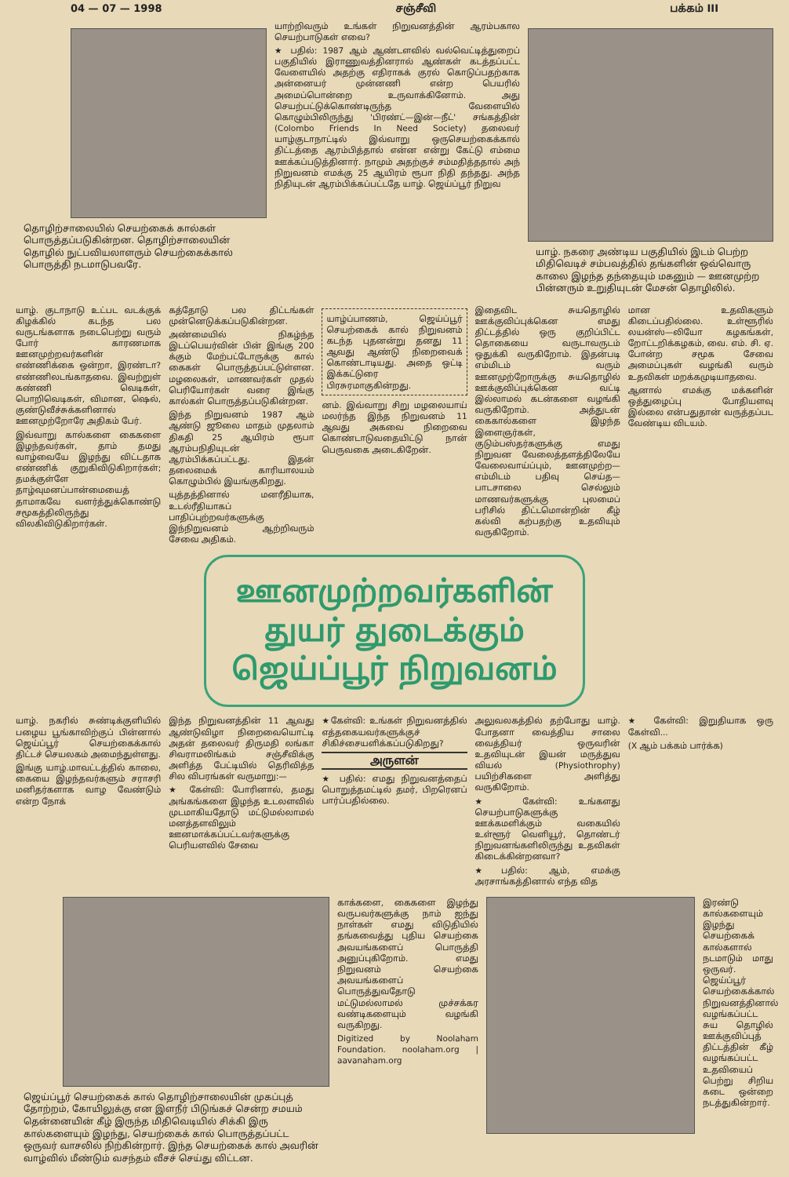04 — 07 — 1998 சஞ்சீவி பக்கம் III
தொழிற்சாலையில் செயற்கைக் கால்கள் பொருத்தப்படுகின்றன. தொழிற்சாலையின் தொழில் நுட்பவியலாளரும் செயற்கைக்கால் பொருத்தி நடமாடுபவரே.
யாற்றிவரும் உங்கள் நிறுவனத்தின் ஆரம்பகால செயற்பாடுகள் எவை?
★ பதில்: 1987 ஆம் ஆண்டளவில் வல்வெட்டித்துறைப் பகுதியில் இராணுவத்தினரால் ஆண்கள் கடத்தப்பட்ட வேளையில் அதற்கு எதிராகக் குரல் கொடுப்பதற்காக அன்னையர் முன்னணி என்ற பெயரில் அமைப்பொன்றை உருவாக்கினோம். அது செயற்பட்டுக்கொண்டிருந்த வேளையில் கொழும்பிலிருந்து 'பிரண்ட்—இன்—நீட்' சங்கத்தின் (Colombo Friends In Need Society) தலைவர் யாழ்குடாநாட்டில் இவ்வாறு ஒருசெயற்கைக்கால் திட்டத்தை ஆரம்பித்தால் என்ன என்று கேட்டு எம்மை ஊக்கப்படுத்தினார். நாமும் அதற்குச் சம்மதித்ததால் அந் நிறுவனம் எமக்கு 25 ஆயிரம் ரூபா நிதி தந்தது. அந்த நிதியுடன் ஆரம்பிக்கப்பட்டதே யாழ். ஜெய்ப்பூர் நிறுவ
யாழ். நகரை அண்டிய பகுதியில் இடம் பெற்ற மிதிவெடிச் சம்பவத்தில் தங்களின் ஒவ்வொரு காலை இழந்த தந்தையும் மகனும் — ஊனமுற்ற பின்னரும் உறுதியுடன் மேசன் தொழிலில்.
யாழ். குடாநாடு உட்பட வடக்குக் கிழக்கில் கடந்த பல வருடங்களாக நடைபெற்று வரும் போர் காரணமாக ஊனமுற்றவர்களின் எண்ணிக்கை ஒன்றா, இரண்டா? எண்ணிலடங்காதவை. இவற்றுள் கண்ணி வெடிகள், பொறிவெடிகள், விமான, ஷெல், குண்டுவீச்சுக்களினால் ஊனமுற்றோரே அதிகம் பேர்.
இவ்வாறு கால்களை கைகளை இழந்தவர்கள், தாம் தமது வாழ்வையே இழந்து விட்டதாக எண்ணிக் குறுகிவிடுகிறார்கள்; தமக்குள்ளே தாழ்வுமனப்பான்மையைத் தாமாகவே வளர்த்துக்கொண்டு சமூகத்திலிருந்து விலகிவிடுகிறார்கள்.
கத்தோடு பல திட்டங்கள் முன்னெடுக்கப்படுகின்றன.
அண்மையில் நிகழ்ந்த இடப்பெயர்வின் பின் இங்கு 200 க்கும் மேற்பட்டோருக்கு கால் கைகள் பொருத்தப்பட்டுள்ளன. மழலைகள், மாணவர்கள் முதல் பெரியோர்கள் வரை இங்கு கால்கள் பொருத்தப்படுகின்றன.
இந்த நிறுவனம் 1987 ஆம் ஆண்டு ஜூலை மாதம் முதலாம் திகதி 25 ஆயிரம் ரூபா ஆரம்பநிதியுடன் ஆரம்பிக்கப்பட்டது. இதன் தலைமைக் காரியாலயம் கொழும்பில் இயங்குகிறது.
யுத்தத்தினால் மனரீதியாக, உடல்ரீதியாகப் பாதிப்புற்றவர்களுக்கு இந்நிறுவனம் ஆற்றிவரும் சேவை அதிகம்.
யாழ்ப்பாணம், ஜெய்ப்பூர் செயற்கைக் கால் நிறுவனம் கடந்த புதனன்று தனது 11 ஆவது ஆண்டு நிறைவைக் கொண்டாடியது. அதை ஒட்டி இக்கட்டுரை பிரசுரமாகுகின்றது.
னம். இவ்வாறு சிறு மழலையாய் மலர்ந்த இந்த நிறுவனம் 11 ஆவது அகவை நிறைவை கொண்டாடுவதையிட்டு நான் பெருவகை அடைகிறேன்.
இதைவிட சுயதொழில் ஊக்குவிப்புக்கென எமது திட்டத்தில் ஒரு குறிப்பிட்ட தொகையை வருடாவருடம் ஒதுக்கி வருகிறோம். இதன்படி எம்மிடம் வரும் ஊனமுற்றோருக்கு சுயதொழில் ஊக்குவிப்புக்கென வட்டி இல்லாமல் கடன்களை வழங்கி வருகிறோம். அத்துடன் கைகால்களை இழந்த இளைஞர்கள், குடும்பஸ்தர்களுக்கு எமது நிறுவன வேலைத்தளத்திலேயே வேலைவாய்ப்பும், ஊனமுற்ற—எம்மிடம் பதிவு செய்த—பாடசாலை செல்லும் மாணவர்களுக்கு புலமைப் பரிசில் திட்டமொன்றின் கீழ் கல்வி கற்பதற்கு உதவியும் வருகிறோம்.
மான உதவிகளும் கிடைப்பதில்லை. உள்ளூரில் லயன்ஸ்—லியோ கழகங்கள், றோட்டறிக்கழகம், வை. எம். சி. ஏ. போன்ற சமூக சேவை அமைப்புகள் வழங்கி வரும் உதவிகள் மறக்கமுடியாதவை.
ஆனால் எமக்கு மக்களின் ஒத்துழைப்பு போதியளவு இல்லை என்பதுதான் வருத்தப்பட வேண்டிய விடயம்.
ஊனமுற்றவர்களின்
துயர் துடைக்கும்
ஜெய்ப்பூர் நிறுவனம்
யாழ். நகரில் சுண்டிக்குளியில் பழைய பூங்காவிற்குப் பின்னால் ஜெய்ப்பூர் செயற்கைக்கால் திட்டச் செயலகம் அமைந்துள்ளது.
இங்கு யாழ்.மாவட்டத்தில் காலை, கையை இழந்தவர்களும் சராசரி மனிதர்களாக வாழ வேண்டும் என்ற நோக்
இந்த நிறுவனத்தின் 11 ஆவது ஆண்டுவிழா நிறைவையொட்டி அதன் தலைவர் திருமதி லங்கா சிவராமலிங்கம் சஞ்சீவிக்கு அளித்த பேட்டியில் தெரிவித்த சில விபரங்கள் வருமாறு:—
★ கேள்வி: போரினால், தமது அங்கங்களை இழந்த உடலளவில் முடமாகியதோடு மட்டுமல்லாமல் மனத்தளவிலும் ஊனமாக்கப்பட்டவர்களுக்கு பெரியளவில் சேவை
★கேள்வி: உங்கள் நிறுவனத்தில் எத்தகையவர்களுக்குச் சிகிச்சையளிக்கப்படுகிறது?
அருளன்
★ பதில்: எமது நிறுவனத்தைப் பொறுத்தமட்டில் தமர், பிறரெனப் பார்ப்பதில்லை.
அலுவலகத்தில் தற்போது யாழ். போதனா வைத்திய சாலை வைத்தியர் ஒருவரின் உதவியுடன் இயன் மருத்துவ வியல் (Physiothrophy) பயிற்சிகளை அளித்து வருகிறோம்.
★ கேள்வி: உங்களது செயற்பாடுகளுக்கு ஊக்கமளிக்கும் வகையில் உள்ளூர் வெளியூர், தொண்டர் நிறுவனங்களிலிருந்து உதவிகள் கிடைக்கின்றனவா?
★பதில்: ஆம், எமக்கு அரசாங்கத்தினால் எந்த வித
★ கேள்வி: இறுதியாக ஒரு கேள்வி...
(X ஆம் பக்கம் பார்க்க)
ஜெய்ப்பூர் செயற்கைக் கால் தொழிற்சாலையின் முகப்புத் தோற்றம், கோயிலுக்கு என இளநீர் பிடுங்கச் சென்ற சமயம் தென்னையின் கீழ் இருந்த மிதிவெடியில் சிக்கி இரு கால்களையும் இழந்து, செயற்கைக் கால் பொருத்தப்பட்ட ஒருவர் வாசலில் நிற்கின்றார். இந்த செயற்கைக் கால் அவரின் வாழ்வில் மீண்டும் வசந்தம் வீசச் செய்து விட்டன.
காக்களை, கைகளை இழந்து வருபவர்களுக்கு நாம் ஐந்து நாள்கள் எமது விடுதியில் தங்கவைத்து புதிய செயற்கை அவயங்களைப் பொருத்தி அனுப்புகிறோம். எமது நிறுவனம் செயற்கை அவயங்களைப் பொருத்துவதோடு மட்டுமல்லாமல் முச்சக்கர வண்டிகளையும் வழங்கி வருகிறது.
Digitized by Noolaham Foundation. noolaham.org | aavanaham.org
இரண்டு கால்களையும் இழந்து செயற்கைக் கால்களால் நடமாடும் மாது ஒருவர். ஜெய்ப்பூர் செயற்கைக்கால் நிறுவனத்தினால் வழங்கப்பட்ட சுய தொழில் ஊக்குவிப்புத் திட்டத்தின் கீழ் வழங்கப்பட்ட உதவியைப் பெற்று சிறிய கடை ஒன்றை நடத்துகின்றார்.